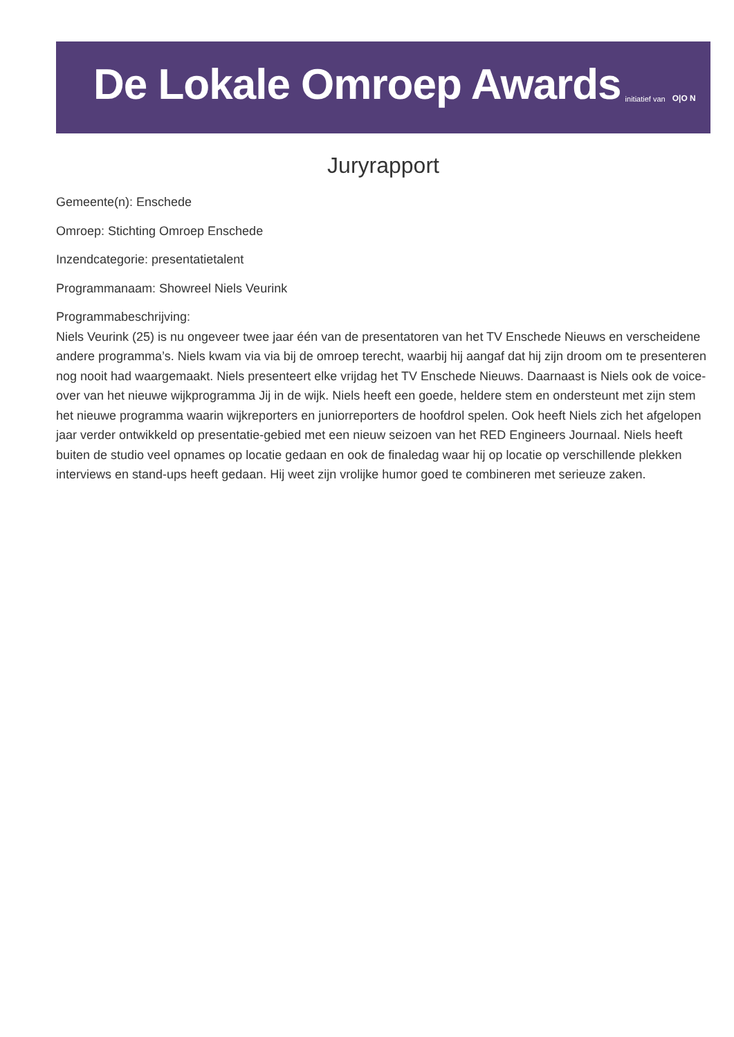De Lokale Omroep Awards initiatief van O|O N
Juryrapport
Gemeente(n): Enschede
Omroep: Stichting Omroep Enschede
Inzendcategorie: presentatietalent
Programmanaam: Showreel Niels Veurink
Programmabeschrijving:
Niels Veurink (25) is nu ongeveer twee jaar één van de presentatoren van het TV Enschede Nieuws en verscheidene andere programma’s. Niels kwam via via bij de omroep terecht, waarbij hij aangaf dat hij zijn droom om te presenteren nog nooit had waargemaakt. Niels presenteert elke vrijdag het TV Enschede Nieuws. Daarnaast is Niels ook de voice-over van het nieuwe wijkprogramma Jij in de wijk. Niels heeft een goede, heldere stem en ondersteunt met zijn stem het nieuwe programma waarin wijkreporters en juniorreporters de hoofdrol spelen. Ook heeft Niels zich het afgelopen jaar verder ontwikkeld op presentatie-gebied met een nieuw seizoen van het RED Engineers Journaal. Niels heeft buiten de studio veel opnames op locatie gedaan en ook de finaledag waar hij op locatie op verschillende plekken interviews en stand-ups heeft gedaan. Hij weet zijn vrolijke humor goed te combineren met serieuze zaken.